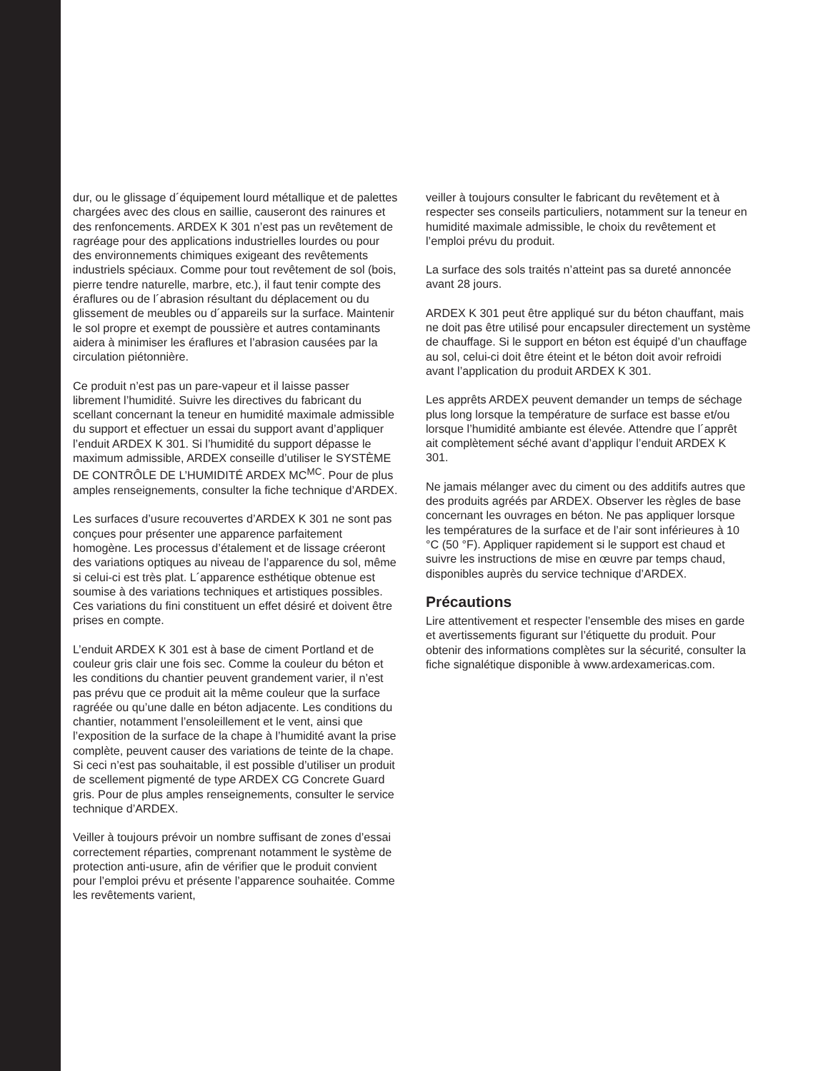dur, ou le glissage d´équipement lourd métallique et de palettes chargées avec des clous en saillie, causeront des rainures et des renfoncements. ARDEX K 301 n’est pas un revêtement de ragréage pour des applications industrielles lourdes ou pour des environnements chimiques exigeant des revêtements industriels spéciaux. Comme pour tout revêtement de sol (bois, pierre tendre naturelle, marbre, etc.), il faut tenir compte des éraflures ou de l´abrasion résultant du déplacement ou du glissement de meubles ou d´appareils sur la surface. Maintenir le sol propre et exempt de poussière et autres contaminants aidera à minimiser les éraflures et l’abrasion causées par la circulation piétonnière.
Ce produit n’est pas un pare-vapeur et il laisse passer librement l’humidité. Suivre les directives du fabricant du scellant concernant la teneur en humidité maximale admissible du support et effectuer un essai du support avant d’appliquer l’enduit ARDEX K 301. Si l’humidité du support dépasse le maximum admissible, ARDEX conseille d’utiliser le SYSTÈME DE CONTRÔLE DE L’HUMIDITÉ ARDEX MC<sup>MC</sup>. Pour de plus amples renseignements, consulter la fiche technique d’ARDEX.
Les surfaces d’usure recouvertes d’ARDEX K 301 ne sont pas conçues pour présenter une apparence parfaitement homogène. Les processus d’étalement et de lissage créeront des variations optiques au niveau de l’apparence du sol, même si celui-ci est très plat. L´apparence esthétique obtenue est soumise à des variations techniques et artistiques possibles. Ces variations du fini constituent un effet désiré et doivent être prises en compte.
L’enduit ARDEX K 301 est à base de ciment Portland et de couleur gris clair une fois sec. Comme la couleur du béton et les conditions du chantier peuvent grandement varier, il n’est pas prévu que ce produit ait la même couleur que la surface ragréée ou qu’une dalle en béton adjacente. Les conditions du chantier, notamment l’ensoleillement et le vent, ainsi que l’exposition de la surface de la chape à l’humidité avant la prise complète, peuvent causer des variations de teinte de la chape. Si ceci n’est pas souhaitable, il est possible d’utiliser un produit de scellement pigmenté de type ARDEX CG Concrete Guard gris. Pour de plus amples renseignements, consulter le service technique d’ARDEX.
Veiller à toujours prévoir un nombre suffisant de zones d’essai correctement réparties, comprenant notamment le système de protection anti-usure, afin de vérifier que le produit convient pour l’emploi prévu et présente l’apparence souhaitée. Comme les revêtements varient,
veiller à toujours consulter le fabricant du revêtement et à respecter ses conseils particuliers, notamment sur la teneur en humidité maximale admissible, le choix du revêtement et l’emploi prévu du produit.
La surface des sols traités n’atteint pas sa dureté annoncée avant 28 jours.
ARDEX K 301 peut être appliqué sur du béton chauffant, mais ne doit pas être utilisé pour encapsuler directement un système de chauffage. Si le support en béton est équipé d’un chauffage au sol, celui-ci doit être éteint et le béton doit avoir refroidi avant l’application du produit ARDEX K 301.
Les apprêts ARDEX peuvent demander un temps de séchage plus long lorsque la température de surface est basse et/ou lorsque l’humidité ambiante est élevée. Attendre que l´apprêt ait complètement séché avant d’appliqur l’enduit ARDEX K 301.
Ne jamais mélanger avec du ciment ou des additifs autres que des produits agréés par ARDEX. Observer les règles de base concernant les ouvrages en béton. Ne pas appliquer lorsque les températures de la surface et de l’air sont inférieures à 10 °C (50 °F). Appliquer rapidement si le support est chaud et suivre les instructions de mise en œuvre par temps chaud, disponibles auprès du service technique d’ARDEX.
Précautions
Lire attentivement et respecter l’ensemble des mises en garde et avertissements figurant sur l’étiquette du produit. Pour obtenir des informations complètes sur la sécurité, consulter la fiche signalétique disponible à www.ardexamericas.com.